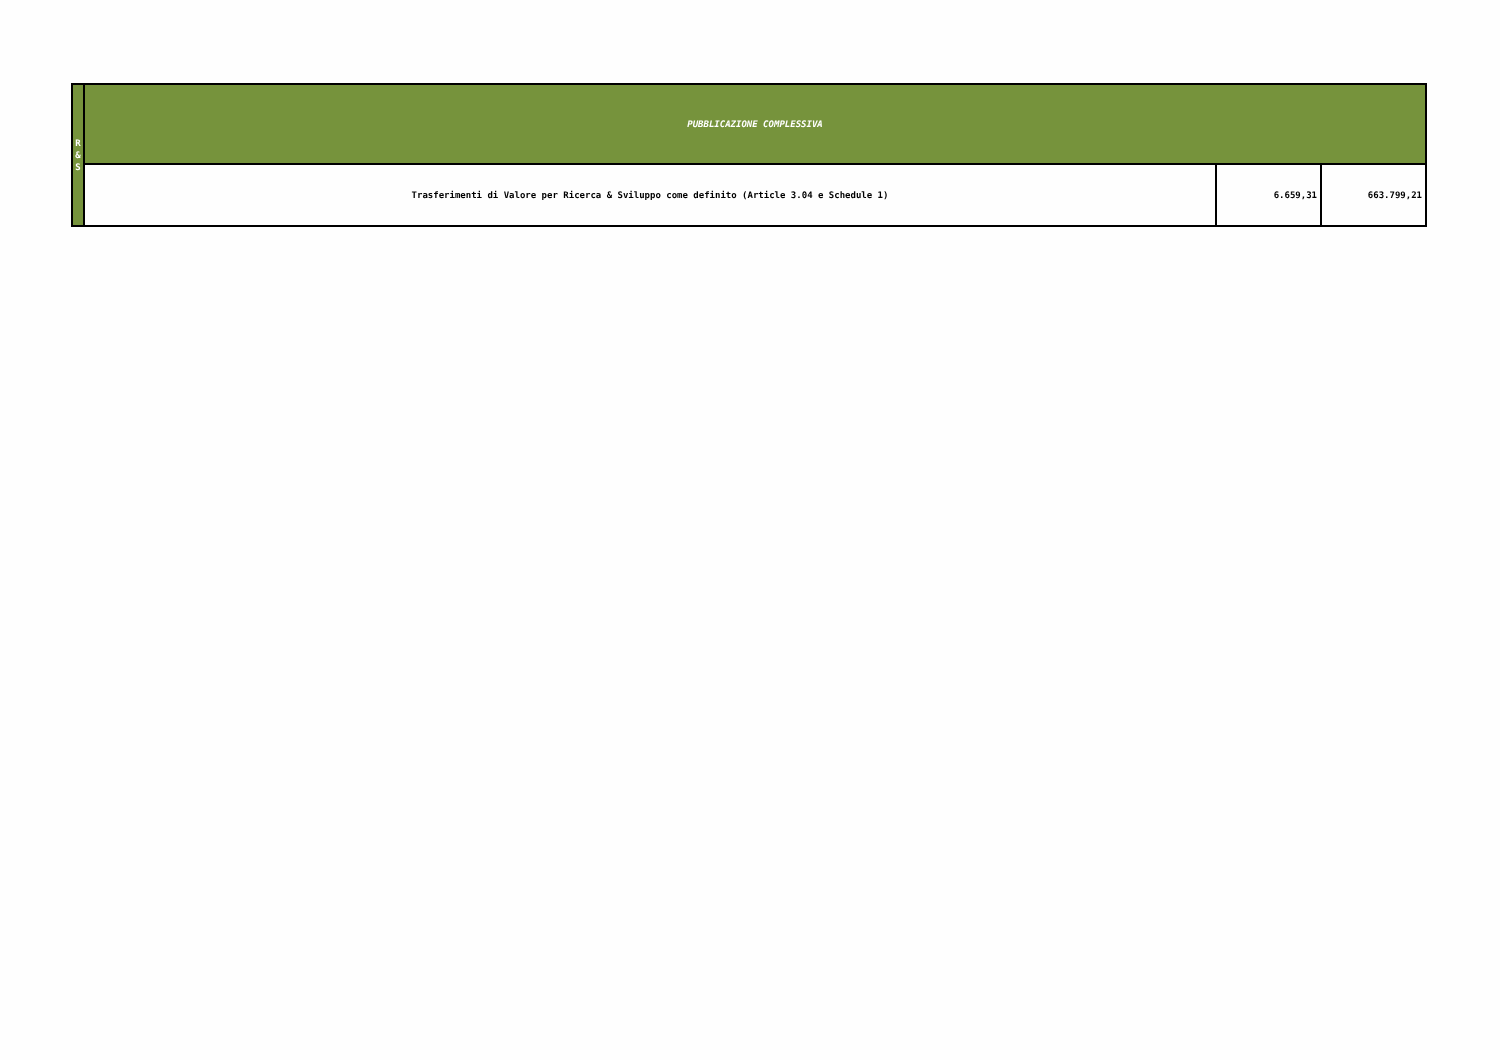| R & S | PUBBLICAZIONE COMPLESSIVA | | |
| | Trasferimenti di Valore per Ricerca & Sviluppo come definito (Article 3.04 e Schedule 1) | 6.659,31 | 663.799,21 |